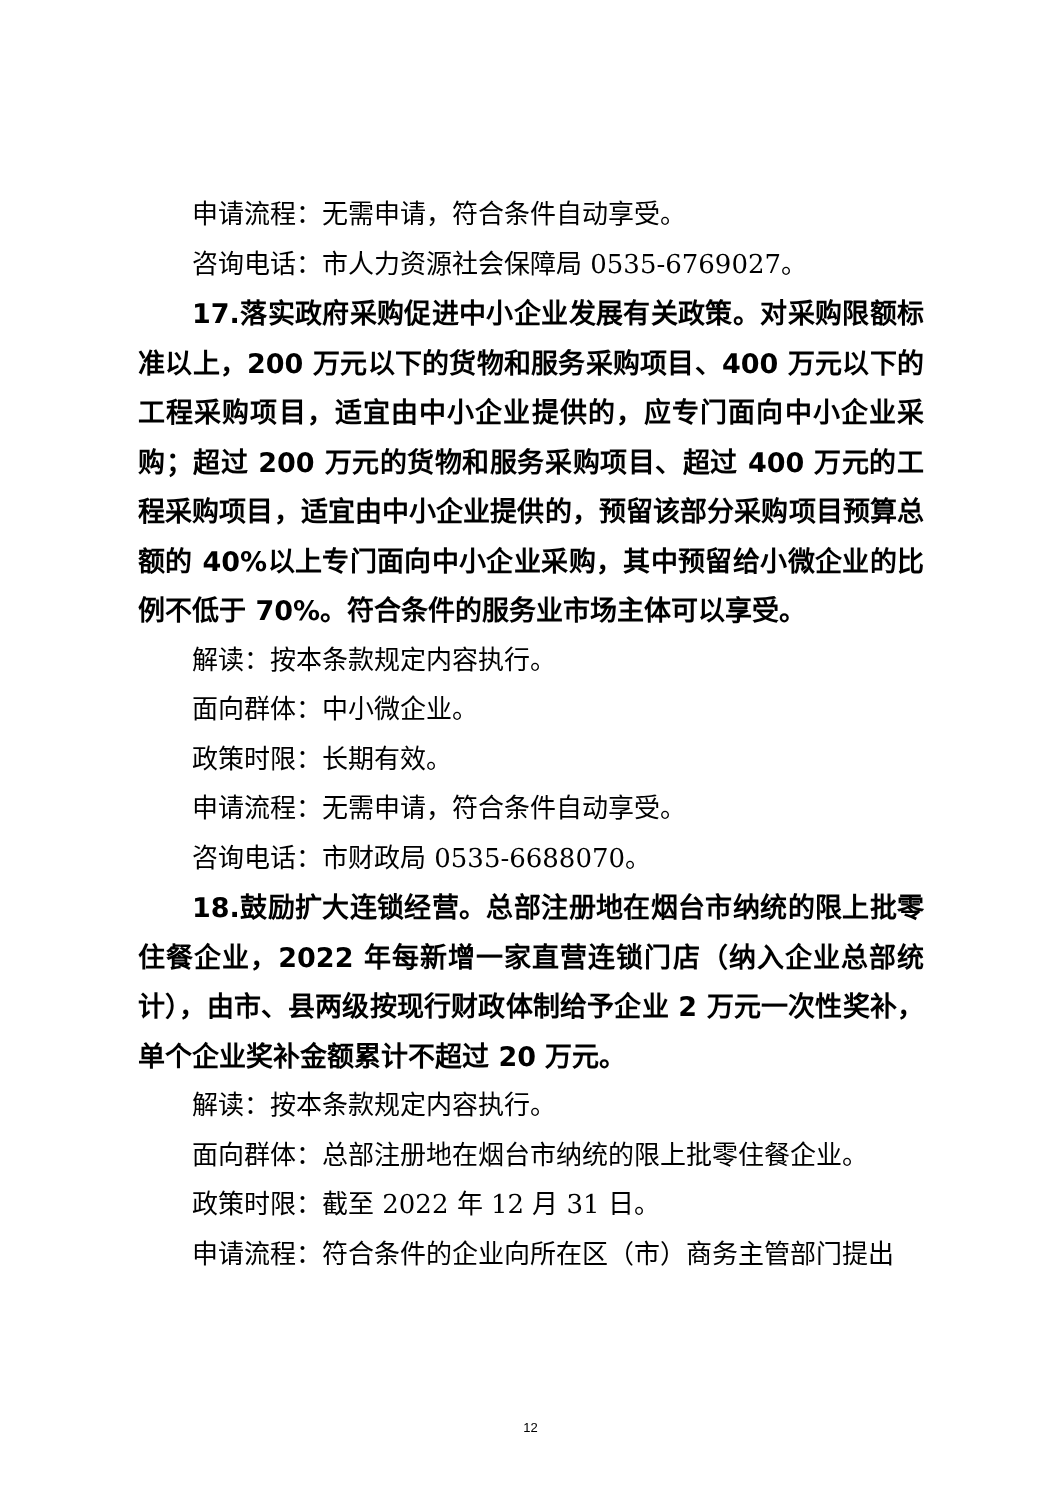申请流程：无需申请，符合条件自动享受。
咨询电话：市人力资源社会保障局 0535-6769027。
17.落实政府采购促进中小企业发展有关政策。对采购限额标准以上，200 万元以下的货物和服务采购项目、400 万元以下的工程采购项目，适宜由中小企业提供的，应专门面向中小企业采购；超过 200 万元的货物和服务采购项目、超过 400 万元的工程采购项目，适宜由中小企业提供的，预留该部分采购项目预算总额的 40%以上专门面向中小企业采购，其中预留给小微企业的比例不低于 70%。符合条件的服务业市场主体可以享受。
解读：按本条款规定内容执行。
面向群体：中小微企业。
政策时限：长期有效。
申请流程：无需申请，符合条件自动享受。
咨询电话：市财政局 0535-6688070。
18.鼓励扩大连锁经营。总部注册地在烟台市纳统的限上批零住餐企业，2022 年每新增一家直营连锁门店（纳入企业总部统计），由市、县两级按现行财政体制给予企业 2 万元一次性奖补，单个企业奖补金额累计不超过 20 万元。
解读：按本条款规定内容执行。
面向群体：总部注册地在烟台市纳统的限上批零住餐企业。
政策时限：截至 2022 年 12 月 31 日。
申请流程：符合条件的企业向所在区（市）商务主管部门提出
12